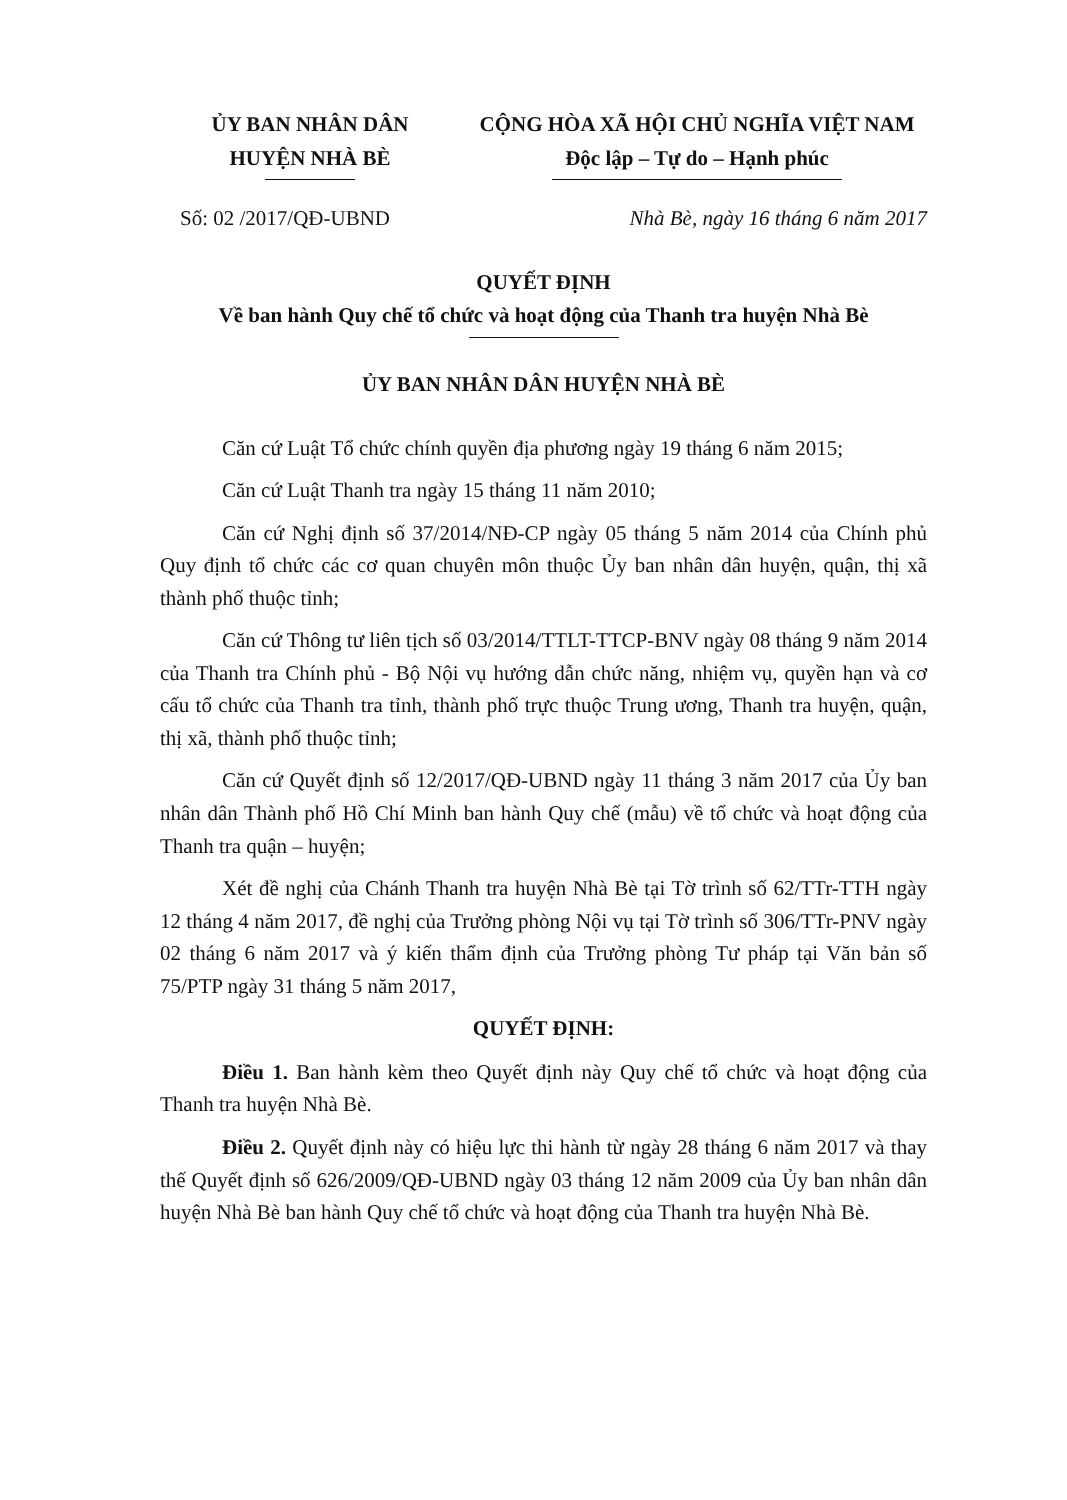ỦY BAN NHÂN DÂN
HUYỆN NHÀ BÈ
CỘNG HÒA XÃ HỘI CHỦ NGHĨA VIỆT NAM
Độc lập – Tự do – Hạnh phúc
Số: 02 /2017/QĐ-UBND Nhà Bè, ngày 16 tháng 6 năm 2017
QUYẾT ĐỊNH
Về ban hành Quy chế tổ chức và hoạt động của Thanh tra huyện Nhà Bè
ỦY BAN NHÂN DÂN HUYỆN NHÀ BÈ
Căn cứ Luật Tổ chức chính quyền địa phương ngày 19 tháng 6 năm 2015;
Căn cứ Luật Thanh tra ngày 15 tháng 11 năm 2010;
Căn cứ Nghị định số 37/2014/NĐ-CP ngày 05 tháng 5 năm 2014 của Chính phủ Quy định tổ chức các cơ quan chuyên môn thuộc Ủy ban nhân dân huyện, quận, thị xã thành phố thuộc tỉnh;
Căn cứ Thông tư liên tịch số 03/2014/TTLT-TTCP-BNV ngày 08 tháng 9 năm 2014 của Thanh tra Chính phủ - Bộ Nội vụ hướng dẫn chức năng, nhiệm vụ, quyền hạn và cơ cấu tổ chức của Thanh tra tỉnh, thành phố trực thuộc Trung ương, Thanh tra huyện, quận, thị xã, thành phố thuộc tỉnh;
Căn cứ Quyết định số 12/2017/QĐ-UBND ngày 11 tháng 3 năm 2017 của Ủy ban nhân dân Thành phố Hồ Chí Minh ban hành Quy chế (mẫu) về tổ chức và hoạt động của Thanh tra quận – huyện;
Xét đề nghị của Chánh Thanh tra huyện Nhà Bè tại Tờ trình số 62/TTr-TTH ngày 12 tháng 4 năm 2017, đề nghị của Trưởng phòng Nội vụ tại Tờ trình số 306/TTr-PNV ngày 02 tháng 6 năm 2017 và ý kiến thẩm định của Trưởng phòng Tư pháp tại Văn bản số 75/PTP ngày 31 tháng 5 năm 2017,
QUYẾT ĐỊNH:
Điều 1. Ban hành kèm theo Quyết định này Quy chế tổ chức và hoạt động của Thanh tra huyện Nhà Bè.
Điều 2. Quyết định này có hiệu lực thi hành từ ngày 28 tháng 6 năm 2017 và thay thế Quyết định số 626/2009/QĐ-UBND ngày 03 tháng 12 năm 2009 của Ủy ban nhân dân huyện Nhà Bè ban hành Quy chế tổ chức và hoạt động của Thanh tra huyện Nhà Bè.